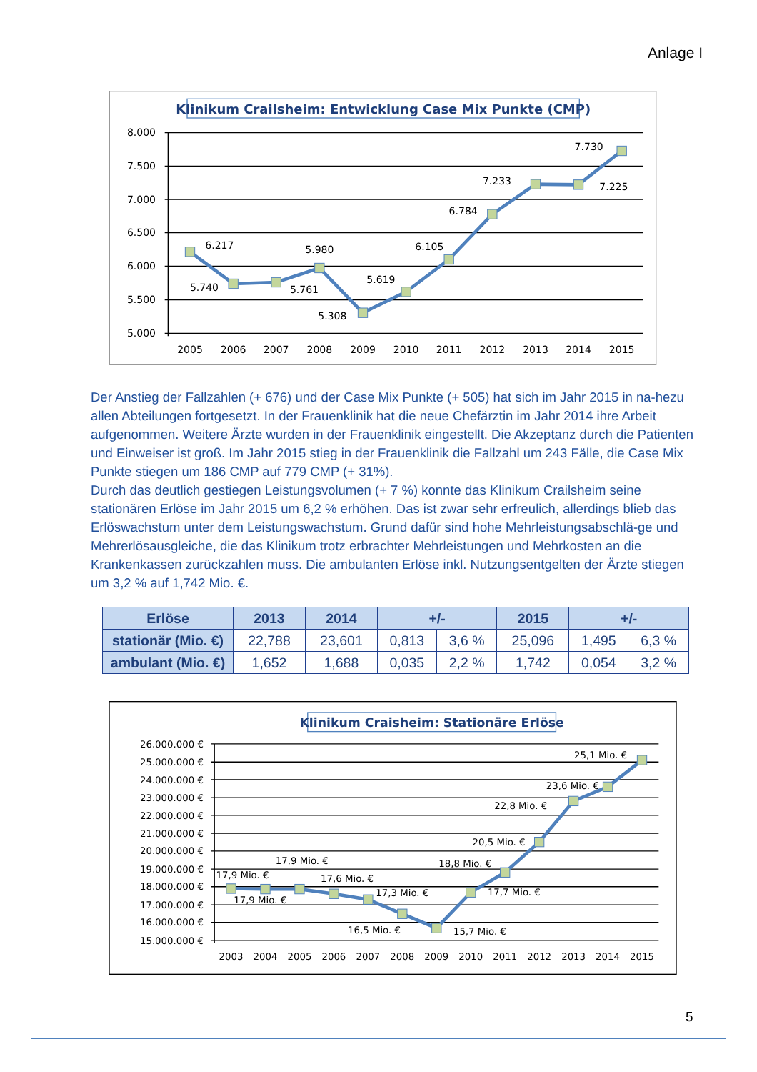Anlage I
Klinikum Crailsheim: Entwicklung Case Mix Punkte (CMP)
8.000
7.500
7.000
6.500
6.000
5.500
5.000
2005
2006
2007
2008
2009
2010
2011
2012
2013
2014
2015
6.217
5.740
5.761
5.980
5.308
5.619
6.105
6.784
7.233
7.225
7.730
Der Anstieg der Fallzahlen (+ 676) und der Case Mix Punkte (+ 505) hat sich im Jahr 2015 in na-hezu allen Abteilungen fortgesetzt. In der Frauenklinik hat die neue Chefärztin im Jahr 2014 ihre Arbeit aufgenommen. Weitere Ärzte wurden in der Frauenklinik eingestellt. Die Akzeptanz durch die Patienten und Einweiser ist groß. Im Jahr 2015 stieg in der Frauenklinik die Fallzahl um 243 Fälle, die Case Mix Punkte stiegen um 186 CMP auf 779 CMP (+ 31%).
Durch das deutlich gestiegen Leistungsvolumen (+ 7 %) konnte das Klinikum Crailsheim seine stationären Erlöse im Jahr 2015 um 6,2 % erhöhen. Das ist zwar sehr erfreulich, allerdings blieb das Erlöswachstum unter dem Leistungswachstum. Grund dafür sind hohe Mehrleistungsabschlä-ge und Mehrerlösausgleiche, die das Klinikum trotz erbrachter Mehrleistungen und Mehrkosten an die Krankenkassen zurückzahlen muss. Die ambulanten Erlöse inkl. Nutzungsentgelten der Ärzte stiegen um 3,2 % auf 1,742 Mio. €.
| Erlöse | 2013 | 2014 | +/- | | 2015 | +/- | |
| --- | --- | --- | --- | --- | --- | --- | --- |
| stationär (Mio. €) | 22,788 | 23,601 | 0,813 | 3,6 % | 25,096 | 1,495 | 6,3 % |
| ambulant (Mio. €) | 1,652 | 1,688 | 0,035 | 2,2 % | 1,742 | 0,054 | 3,2 % |
Klinikum Craisheim: Stationäre Erlöse
26.000.000 €
25.000.000 €
24.000.000 €
23.000.000 €
22.000.000 €
21.000.000 €
20.000.000 €
19.000.000 €
18.000.000 €
17.000.000 €
16.000.000 €
15.000.000 €
2003
2004
2005
2006
2007
2008
2009
2010
2011
2012
2013
2014
2015
17,9 Mio. €
17,9 Mio. €
17,9 Mio. €
17,6 Mio. €
17,3 Mio. €
16,5 Mio. €
15,7 Mio. €
17,7 Mio. €
18,8 Mio. €
20,5 Mio. €
22,8 Mio. €
23,6 Mio. €
25,1 Mio. €
5